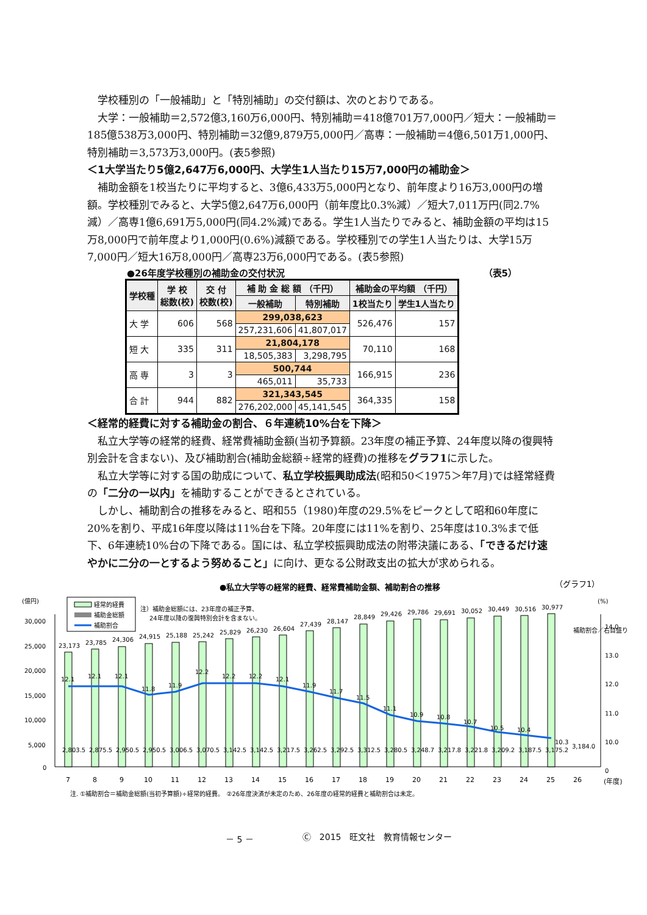学校種別の「一般補助」と「特別補助」の交付額は、次のとおりである。
大学：一般補助＝2,572億3,160万6,000円、特別補助＝418億701万7,000円／短大：一般補助＝185億538万3,000円、特別補助＝32億9,879万5,000円／高専：一般補助＝4億6,501万1,000円、特別補助＝3,573万3,000円。(表5参照)
＜1大学当たり5億2,647万6,000円、大学生1人当たり15万7,000円の補助金＞
補助金額を1校当たりに平均すると、3億6,433万5,000円となり、前年度より16万3,000円の増額。学校種別でみると、大学5億2,647万6,000円（前年度比0.3%減）／短大7,011万円(同2.7%減）／高専1億6,691万5,000円(同4.2%減)である。学生1人当たりでみると、補助金額の平均は15万8,000円で前年度より1,000円(0.6%)減額である。学校種別での学生1人当たりは、大学15万7,000円／短大16万8,000円／高専23万6,000円である。(表5参照)
●26年度学校種別の補助金の交付状況 （表5）
| 学校種 | 学 校 総数(校) | 交 付 校数(校) | 補 助 金 総 額 （千円） | | 補助金の平均額 （千円） | |
| --- | --- | --- | --- | --- | --- | --- |
| | | | 一般補助 | 特別補助 | 1校当たり | 学生1人当たり |
| 大 学 | 606 | 568 | 299,038,623 | | 526,476 | 157 |
| | | | 257,231,606 | 41,807,017 | | |
| 短 大 | 335 | 311 | 21,804,178 | | 70,110 | 168 |
| | | | 18,505,383 | 3,298,795 | | |
| 高 専 | 3 | 3 | 500,744 | | 166,915 | 236 |
| | | | 465,011 | 35,733 | | |
| 合 計 | 944 | 882 | 321,343,545 | | 364,335 | 158 |
| | | | 276,202,000 | 45,141,545 | | |
＜経常的経費に対する補助金の割合、６年連続10%台を下降＞
私立大学等の経常的経費、経常費補助金額(当初予算額。23年度の補正予算、24年度以降の復興特別会計を含まない)、及び補助割合(補助金総額÷経常的経費)の推移をグラフ1に示した。
私立大学等に対する国の助成について、私立学校振興助成法(昭和50＜1975＞年7月)では経常経費の「二分の一以内」を補助することができるとされている。
しかし、補助割合の推移をみると、昭和55（1980)年度の29.5%をピークとして昭和60年度に20%を割り、平成16年度以降は11%台を下降。20年度には11%を割り、25年度は10.3%まで低下、6年連続10%台の下降である。国には、私立学校振興助成法の附帯決議にある、「できるだけ速やかに二分の一とするよう努めること」に向け、更なる公財政支出の拡大が求められる。
●私立大学等の経常的経費、経常費補助金額、補助割合の推移
（グラフ1）
経常的経費
補助金総額
補助割合
注）補助金総額には、23年度の補正予算、
24年度以降の復興特別会計を含まない。
(億円)
(%)
30,000
25,000
20,000
15,000
10,000
5,000
0
14.0
13.0
12.0
11.0
10.0
0
12.1
12.1
12.1
11.8
11.9
12.2
12.2
12.2
12.1
11.9
11.7
11.5
11.1
10.9
10.8
10.7
10.5
10.4
10.3
23,173
23,785
24,306
24,915
25,188
25,242
25,829
26,230
26,604
27,439
28,147
28,849
29,426
29,786
29,691
30,052
30,449
30,516
30,977
2,803.5
2,875.5
2,950.5
2,950.5
3,006.5
3,070.5
3,142.5
3,142.5
3,217.5
3,262.5
3,292.5
3,312.5
3,280.5
3,248.7
3,217.8
3,221.8
3,209.2
3,187.5
3,175.2
3,184.0
7
8
9
10
11
12
13
14
15
16
17
18
19
20
21
22
23
24
25
26
(年度)
補助割合／右目盛り
注. ①補助割合＝補助金総額(当初予算額)÷経常的経費。　②26年度決済が未定のため、26年度の経常的経費と補助割合は未定。
－ 5 － Ⓒ　2015　旺文社　教育情報センター